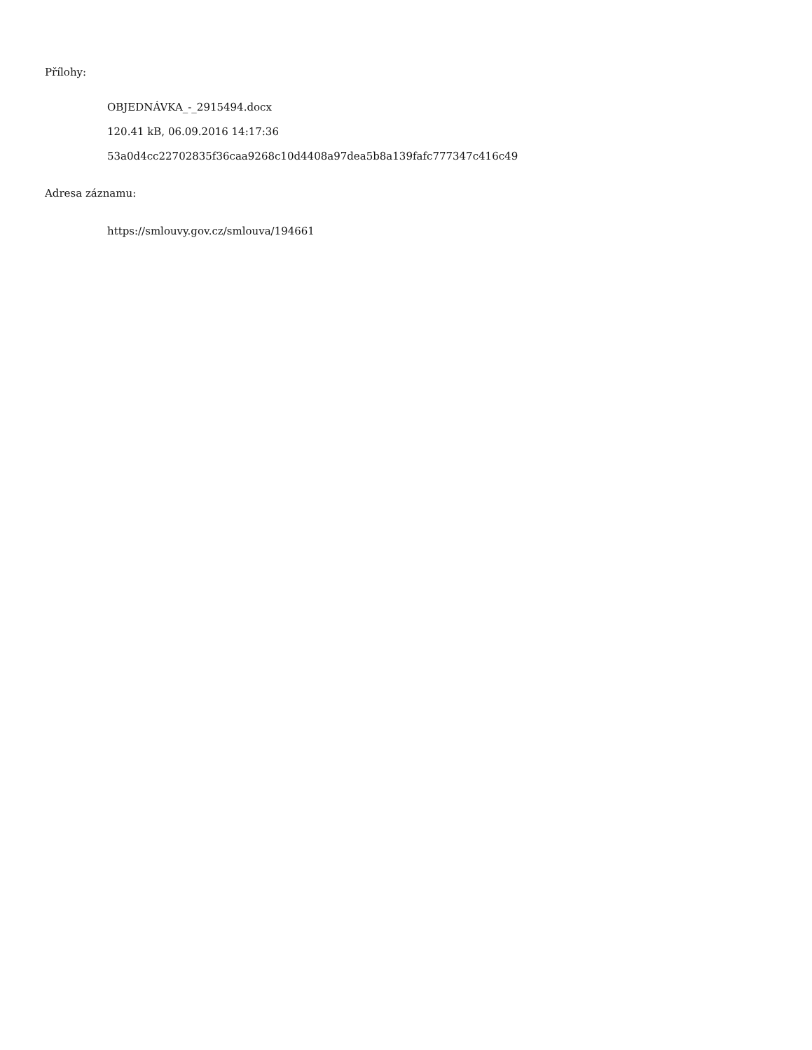Přílohy:
OBJEDNÁVKA_-_2915494.docx
120.41 kB, 06.09.2016 14:17:36
53a0d4cc22702835f36caa9268c10d4408a97dea5b8a139fafc777347c416c49
Adresa záznamu:
https://smlouvy.gov.cz/smlouva/194661